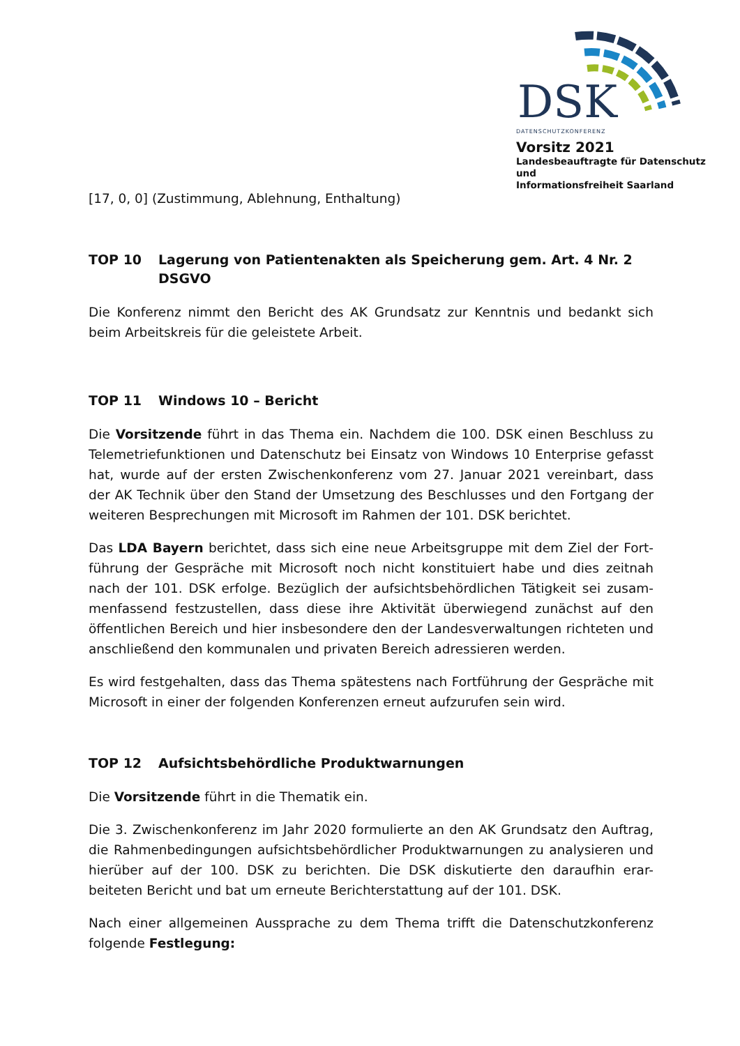DSK
DATENSCHUTZKONFERENZ
Vorsitz 2021
Landesbeauftragte für Datenschutz und
Informationsfreiheit Saarland
[17, 0, 0] (Zustimmung, Ablehnung, Enthaltung)
TOP 10 Lagerung von Patientenakten als Speicherung gem. Art. 4 Nr. 2 DSGVO
Die Konferenz nimmt den Bericht des AK Grundsatz zur Kenntnis und bedankt sich beim Arbeitskreis für die geleistete Arbeit.
TOP 11 Windows 10 – Bericht
Die Vorsitzende führt in das Thema ein. Nachdem die 100. DSK einen Beschluss zu Telemetriefunktionen und Datenschutz bei Einsatz von Windows 10 Enterprise gefasst hat, wurde auf der ersten Zwischenkonferenz vom 27. Januar 2021 vereinbart, dass der AK Technik über den Stand der Umsetzung des Beschlusses und den Fortgang der weiteren Besprechungen mit Microsoft im Rahmen der 101. DSK berichtet.
Das LDA Bayern berichtet, dass sich eine neue Arbeitsgruppe mit dem Ziel der Fort-führung der Gespräche mit Microsoft noch nicht konstituiert habe und dies zeitnah nach der 101. DSK erfolge. Bezüglich der aufsichtsbehördlichen Tätigkeit sei zusam-menfassend festzustellen, dass diese ihre Aktivität überwiegend zunächst auf den öffentlichen Bereich und hier insbesondere den der Landesverwaltungen richteten und anschließend den kommunalen und privaten Bereich adressieren werden.
Es wird festgehalten, dass das Thema spätestens nach Fortführung der Gespräche mit Microsoft in einer der folgenden Konferenzen erneut aufzurufen sein wird.
TOP 12 Aufsichtsbehördliche Produktwarnungen
Die Vorsitzende führt in die Thematik ein.
Die 3. Zwischenkonferenz im Jahr 2020 formulierte an den AK Grundsatz den Auftrag, die Rahmenbedingungen aufsichtsbehördlicher Produktwarnungen zu analysieren und hierüber auf der 100. DSK zu berichten. Die DSK diskutierte den daraufhin erar-beiteten Bericht und bat um erneute Berichterstattung auf der 101. DSK.
Nach einer allgemeinen Aussprache zu dem Thema trifft die Datenschutzkonferenz folgende Festlegung: